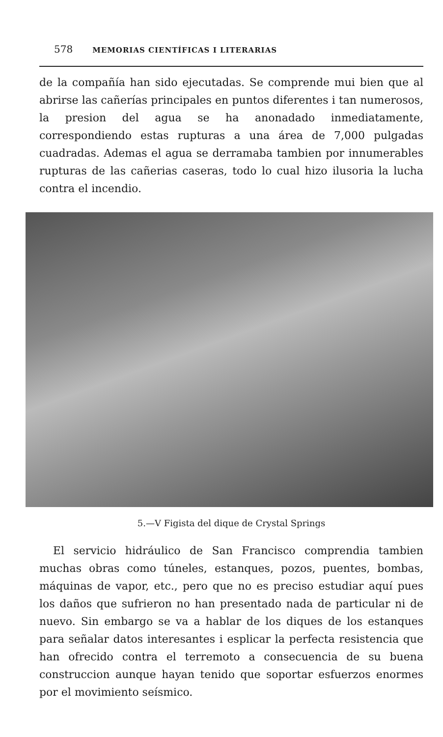578 MEMORIAS CIENTÍFICAS I LITERARIAS
de la compañía han sido ejecutadas. Se comprende mui bien que al abrirse las cañerías principales en puntos diferentes i tan numerosos, la presion del agua se ha anonadado inmediatamente, correspondiendo estas rupturas a una área de 7,000 pulgadas cuadradas. Ademas el agua se derramaba tambien por innumerables rupturas de las cañerias caseras, todo lo cual hizo ilusoria la lucha contra el incendio.
5.—V Figista del dique de Crystal Springs
El servicio hidráulico de San Francisco comprendia tambien muchas obras como túneles, estanques, pozos, puentes, bombas, máquinas de vapor, etc., pero que no es preciso estudiar aquí pues los daños que sufrieron no han presentado nada de particular ni de nuevo. Sin embargo se va a hablar de los diques de los estanques para señalar datos interesantes i esplicar la perfecta resistencia que han ofrecido contra el terremoto a consecuencia de su buena construccion aunque hayan tenido que soportar esfuerzos enormes por el movimiento seísmico.